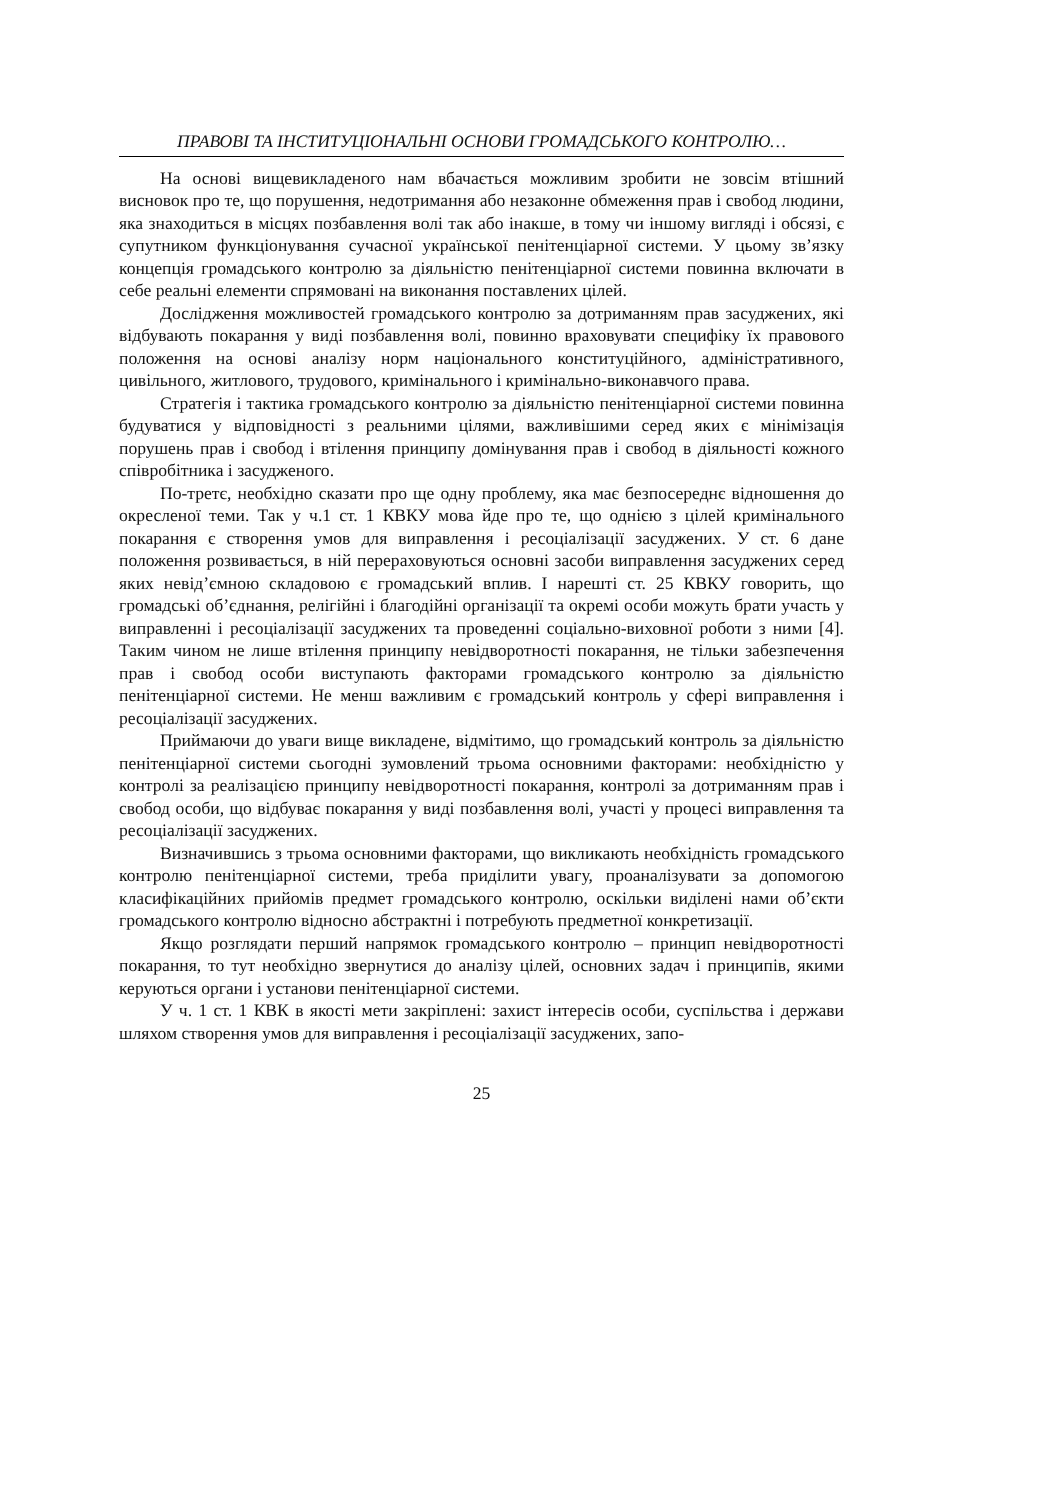ПРАВОВІ ТА ІНСТИТУЦІОНАЛЬНІ ОСНОВИ ГРОМАДСЬКОГО КОНТРОЛЮ…
На основі вищевикладеного нам вбачається можливим зробити не зовсім втішний висновок про те, що порушення, недотримання або незаконне обмеження прав і свобод людини, яка знаходиться в місцях позбавлення волі так або інакше, в тому чи іншому вигляді і обсязі, є супутником функціонування сучасної української пенітенціарної системи. У цьому зв’язку концепція громадського контролю за діяльністю пенітенціарної системи повинна включати в себе реальні елементи спрямовані на виконання поставлених цілей.
Дослідження можливостей громадського контролю за дотриманням прав засуджених, які відбувають покарання у виді позбавлення волі, повинно враховувати специфіку їх правового положення на основі аналізу норм національного конституційного, адміністративного, цивільного, житлового, трудового, кримінального і кримінально-виконавчого права.
Стратегія і тактика громадського контролю за діяльністю пенітенціарної системи повинна будуватися у відповідності з реальними цілями, важливішими серед яких є мінімізація порушень прав і свобод і втілення принципу домінування прав і свобод в діяльності кожного співробітника і засудженого.
По-третє, необхідно сказати про ще одну проблему, яка має безпосереднє відношення до окресленої теми. Так у ч.1 ст. 1 КВКУ мова йде про те, що однією з цілей кримінального покарання є створення умов для виправлення і ресоціалізації засуджених. У ст. 6 дане положення розвивається, в ній перераховуються основні засоби виправлення засуджених серед яких невід’ємною складовою є громадський вплив. І нарешті ст. 25 КВКУ говорить, що громадські об’єднання, релігійні і благодійні організації та окремі особи можуть брати участь у виправленні і ресоціалізації засуджених та проведенні соціально-виховної роботи з ними [4]. Таким чином не лише втілення принципу невідворотності покарання, не тільки забезпечення прав і свобод особи виступають факторами громадського контролю за діяльністю пенітенціарної системи. Не менш важливим є громадський контроль у сфері виправлення і ресоціалізації засуджених.
Приймаючи до уваги вище викладене, відмітимо, що громадський контроль за діяльністю пенітенціарної системи сьогодні зумовлений трьома основними факторами: необхідністю у контролі за реалізацією принципу невідворотності покарання, контролі за дотриманням прав і свобод особи, що відбуває покарання у виді позбавлення волі, участі у процесі виправлення та ресоціалізації засуджених.
Визначившись з трьома основними факторами, що викликають необхідність громадського контролю пенітенціарної системи, треба приділити увагу, проаналізувати за допомогою класифікаційних прийомів предмет громадського контролю, оскільки виділені нами об’єкти громадського контролю відносно абстрактні і потребують предметної конкретизації.
Якщо розглядати перший напрямок громадського контролю – принцип невідворотності покарання, то тут необхідно звернутися до аналізу цілей, основних задач і принципів, якими керуються органи і установи пенітенціарної системи.
У ч. 1 ст. 1 КВК в якості мети закріплені: захист інтересів особи, суспільства і держави шляхом створення умов для виправлення і ресоціалізації засуджених, запо-
25